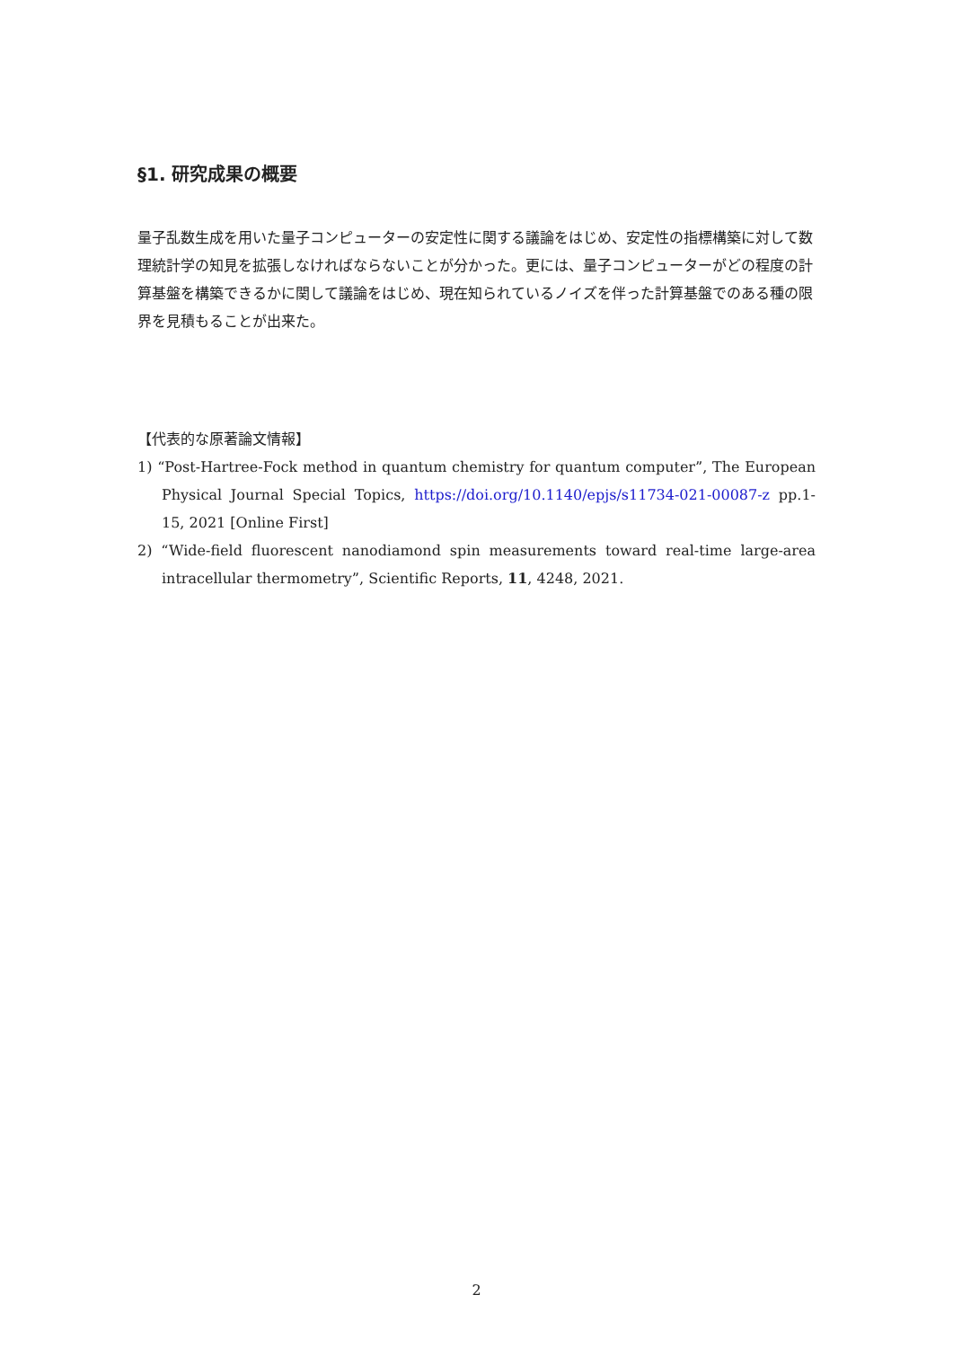§1. 研究成果の概要
量子乱数生成を用いた量子コンピューターの安定性に関する議論をはじめ、安定性の指標構築に対して数理統計学の知見を拡張しなければならないことが分かった。更には、量子コンピューターがどの程度の計算基盤を構築できるかに関して議論をはじめ、現在知られているノイズを伴った計算基盤でのある種の限界を見積もることが出来た。
【代表的な原著論文情報】
1) “Post-Hartree-Fock method in quantum chemistry for quantum computer”, The European Physical Journal Special Topics, https://doi.org/10.1140/epjs/s11734-021-00087-z pp.1-15, 2021 [Online First]
2) “Wide-field fluorescent nanodiamond spin measurements toward real-time large-area intracellular thermometry”, Scientific Reports, 11, 4248, 2021.
2